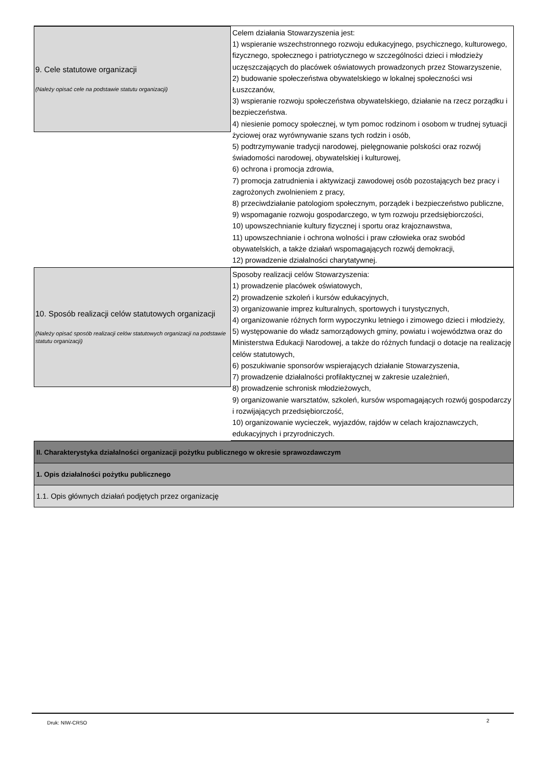9. Cele statutowe organizacji
(Należy opisać cele na podstawie statutu organizacji)
Celem działania Stowarzyszenia jest:
1) wspieranie wszechstronnego rozwoju edukacyjnego, psychicznego, kulturowego, fizycznego, społecznego i patriotycznego w szczególności dzieci i młodzieży uczęszczających do placówek oświatowych prowadzonych przez Stowarzyszenie,
2) budowanie społeczeństwa obywatelskiego w lokalnej społeczności wsi Łuszczanów,
3) wspieranie rozwoju społeczeństwa obywatelskiego, działanie na rzecz porządku i bezpieczeństwa.
4) niesienie pomocy społecznej, w tym pomoc rodzinom i osobom w trudnej sytuacji życiowej oraz wyrównywanie szans tych rodzin i osób,
5) podtrzymywanie tradycji narodowej, pielęgnowanie polskości oraz rozwój świadomości narodowej, obywatelskiej i kulturowej,
6) ochrona i promocja zdrowia,
7) promocja zatrudnienia i aktywizacji zawodowej osób pozostających bez pracy i zagrożonych zwolnieniem z pracy,
8) przeciwdziałanie patologiom społecznym, porządek i bezpieczeństwo publiczne,
9) wspomaganie rozwoju gospodarczego, w tym rozwoju przedsiębiorczości,
10) upowszechnianie kultury fizycznej i sportu oraz krajoznawstwa,
11) upowszechnianie i ochrona wolności i praw człowieka oraz swobód obywatelskich, a także działań wspomagających rozwój demokracji,
12) prowadzenie działalności charytatywnej.
10. Sposób realizacji celów statutowych organizacji
(Należy opisać sposób realizacji celów statutowych organizacji na podstawie statutu organizacji)
Sposoby realizacji celów Stowarzyszenia:
1) prowadzenie placówek oświatowych,
2) prowadzenie szkoleń i kursów edukacyjnych,
3) organizowanie imprez kulturalnych, sportowych i turystycznych,
4) organizowanie różnych form wypoczynku letniego i zimowego dzieci i młodzieży,
5) występowanie do władz samorządowych gminy, powiatu i województwa oraz do Ministerstwa Edukacji Narodowej, a także do różnych fundacji o dotacje na realizację celów statutowych,
6) poszukiwanie sponsorów wspierających działanie Stowarzyszenia,
7) prowadzenie działalności profilaktycznej w zakresie uzależnień,
8) prowadzenie schronisk młodzieżowych,
9) organizowanie warsztatów, szkoleń, kursów wspomagających rozwój gospodarczy i rozwijających przedsiębiorczość,
10) organizowanie wycieczek, wyjazdów, rajdów w celach krajoznawczych, edukacyjnych i przyrodniczych.
II. Charakterystyka działalności organizacji pożytku publicznego w okresie sprawozdawczym
1. Opis działalności pożytku publicznego
1.1. Opis głównych działań podjętych przez organizację
Druk: NIW-CRSO 2